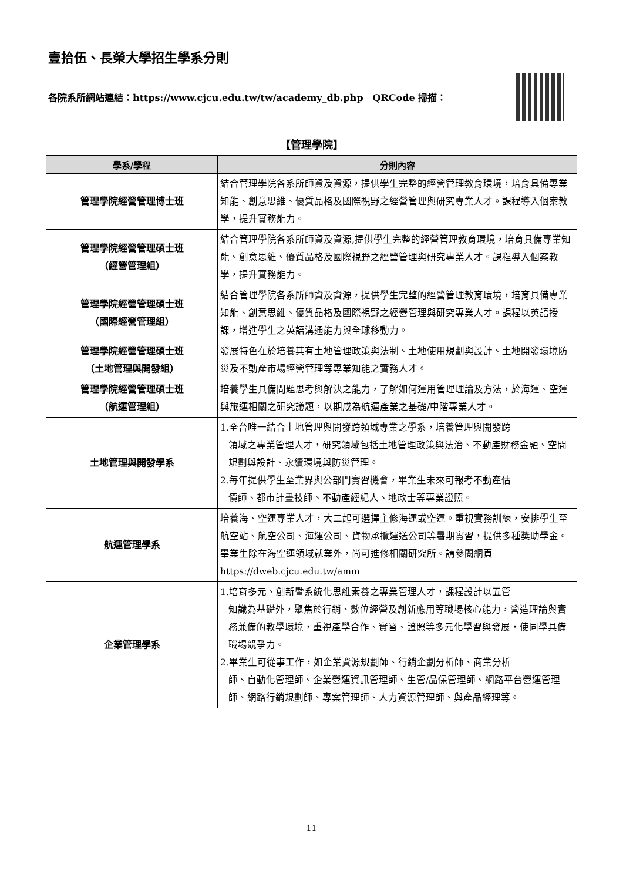壹拾伍、長榮大學招生學系分則
各院系所網站連結：https://www.cjcu.edu.tw/tw/academy_db.php　QRCode 掃描：
【管理學院】
| 學系/學程 | 分則內容 |
| --- | --- |
| 管理學院經營管理博士班 | 結合管理學院各系所師資及資源，提供學生完整的經營管理教育環境，培育具備專業知能、創意思維、優質品格及國際視野之經營管理與研究專業人才。課程導入個案教學，提升實務能力。 |
| 管理學院經營管理碩士班 （經營管理組） | 結合管理學院各系所師資及資源,提供學生完整的經營管理教育環境，培育具備專業知能、創意思維、優質品格及國際視野之經營管理與研究專業人才。課程導入個案教學，提升實務能力。 |
| 管理學院經營管理碩士班 （國際經營管理組） | 結合管理學院各系所師資及資源，提供學生完整的經營管理教育環境，培育具備專業知能、創意思維、優質品格及國際視野之經營管理與研究專業人才。課程以英語授課，增進學生之英語溝通能力與全球移動力。 |
| 管理學院經營管理碩士班 （土地管理與開發組） | 發展特色在於培養其有土地管理政策與法制、土地使用規劃與設計、土地開發環境防災及不動產市場經營管理等專業知能之實務人才。 |
| 管理學院經營管理碩士班 （航運管理組） | 培養學生具備問題思考與解決之能力，了解如何運用管理理論及方法，於海運、空運與旅運相關之研究議題，以期成為航運產業之基礎/中階專業人才。 |
| 土地管理與開發學系 | 1.全台唯一結合土地管理與開發跨領域專業之學系，培養管理與開發跨 領域之專業管理人才，研究領域包括土地管理政策與法治、不動產財務金融、空間規劃與設計、永續環境與防災管理。 2.每年提供學生至業界與公部門實習機會，畢業生未來可報考不動產估 價師、都市計畫技師、不動產經紀人、地政士等專業證照。 |
| 航運管理學系 | 培養海、空運專業人才，大二起可選擇主修海運或空運。重視實務訓練，安排學生至航空站、航空公司、海運公司、貨物承攬運送公司等暑期實習，提供多種獎助學金。畢業生除在海空運領域就業外，尚可進修相關研究所。請參閱網頁https://dweb.cjcu.edu.tw/amm |
| 企業管理學系 | 1.培育多元、創新暨系統化思維素養之專業管理人才，課程設計以五管 知識為基礎外，聚焦於行銷、數位經營及創新應用等職場核心能力，營造理論與實務兼備的教學環境，重視產學合作、實習、證照等多元化學習與發展，使同學具備職場競爭力。 2.畢業生可從事工作，如企業資源規劃師、行銷企劃分析師、商業分析 師、自動化管理師、企業營運資訊管理師、生管/品保管理師、網路平台營運管理師、網路行銷規劃師、專案管理師、人力資源管理師、與產品經理等。 |
11